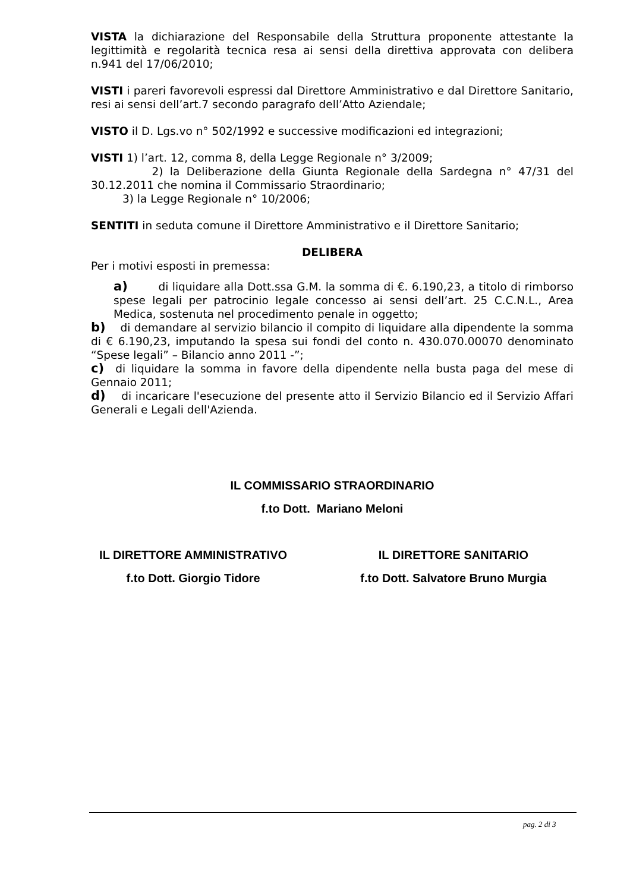VISTA la dichiarazione del Responsabile della Struttura proponente attestante la legittimità e regolarità tecnica resa ai sensi della direttiva approvata con delibera n.941 del 17/06/2010;
VISTI i pareri favorevoli espressi dal Direttore Amministrativo e dal Direttore Sanitario, resi ai sensi dell’art.7 secondo paragrafo dell’Atto Aziendale;
VISTO il D. Lgs.vo n° 502/1992 e successive modificazioni ed integrazioni;
VISTI 1) l’art. 12, comma 8, della Legge Regionale n° 3/2009;
2) la Deliberazione della Giunta Regionale della Sardegna n° 47/31 del 30.12.2011 che nomina il Commissario Straordinario;
3) la Legge Regionale n° 10/2006;
SENTITI in seduta comune il Direttore Amministrativo e il Direttore Sanitario;
DELIBERA
Per i motivi esposti in premessa:
a) di liquidare alla Dott.ssa G.M. la somma di €. 6.190,23, a titolo di rimborso spese legali per patrocinio legale concesso ai sensi dell’art. 25 C.C.N.L., Area Medica, sostenuta nel procedimento penale in oggetto;
b) di demandare al servizio bilancio il compito di liquidare alla dipendente la somma di € 6.190,23, imputando la spesa sui fondi del conto n. 430.070.00070 denominato “Spese legali” – Bilancio anno 2011 -”;
c) di liquidare la somma in favore della dipendente nella busta paga del mese di Gennaio 2011;
d) di incaricare l'esecuzione del presente atto il Servizio Bilancio ed il Servizio Affari Generali e Legali dell'Azienda.
IL COMMISSARIO STRAORDINARIO
f.to Dott. Mariano Meloni
IL DIRETTORE AMMINISTRATIVO IL DIRETTORE SANITARIO
f.to Dott. Giorgio Tidore f.to Dott. Salvatore Bruno Murgia
pag. 2 di 3